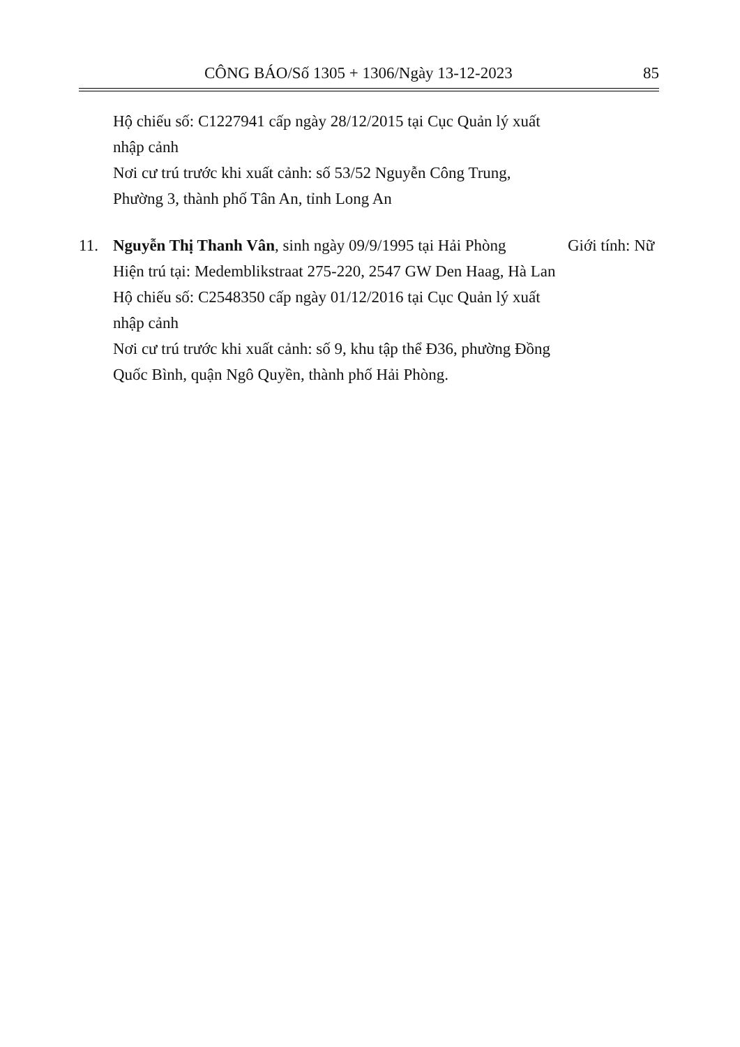CÔNG BÁO/Số 1305 + 1306/Ngày 13-12-2023 85
Hộ chiếu số: C1227941 cấp ngày 28/12/2015 tại Cục Quản lý xuất nhập cảnh
Nơi cư trú trước khi xuất cảnh: số 53/52 Nguyễn Công Trung, Phường 3, thành phố Tân An, tỉnh Long An
11. Nguyễn Thị Thanh Vân, sinh ngày 09/9/1995 tại Hải Phòng
Hiện trú tại: Medemblikstraat 275-220, 2547 GW Den Haag, Hà Lan
Hộ chiếu số: C2548350 cấp ngày 01/12/2016 tại Cục Quản lý xuất nhập cảnh
Nơi cư trú trước khi xuất cảnh: số 9, khu tập thể Đ36, phường Đồng Quốc Bình, quận Ngô Quyền, thành phố Hải Phòng.
Giới tính: Nữ